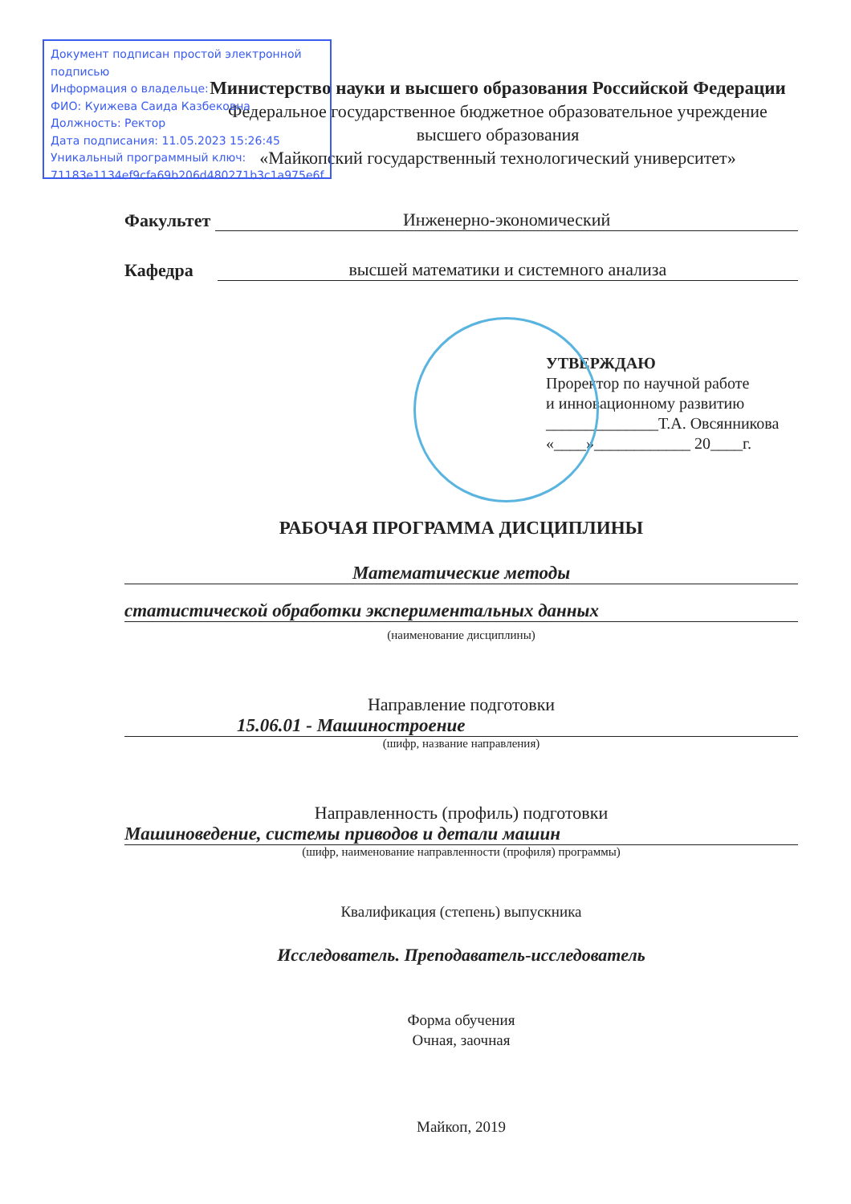Документ подписан простой электронной подписью
Информация о владельце:
ФИО: Куижева Саида Казбековна
Должность: Ректор
Дата подписания: 11.05.2023 15:26:45
Уникальный программный ключ:
71183e1134ef9cfa69b206d480271b3c1a975e6f
Министерство науки и высшего образования Российской Федерации
Федеральное государственное бюджетное образовательное учреждение
высшего образования
«Майкопский государственный технологический университет»
Факультет Инженерно-экономический
Кафедра высшей математики и системного анализа
УТВЕРЖДАЮ
Проректор по научной работе
и инновационному развитию
______________Т.А. Овсянникова
«____»____________ 20____г.
РАБОЧАЯ ПРОГРАММА ДИСЦИПЛИНЫ
Математические методы
статистической обработки экспериментальных данных
(наименование дисциплины)
Направление подготовки
15.06.01 - Машиностроение
(шифр, название направления)
Направленность (профиль) подготовки
Машиноведение, системы приводов и детали машин
(шифр, наименование направленности (профиля) программы)
Квалификация (степень) выпускника
Исследователь. Преподаватель-исследователь
Форма обучения
Очная, заочная
Майкоп, 2019